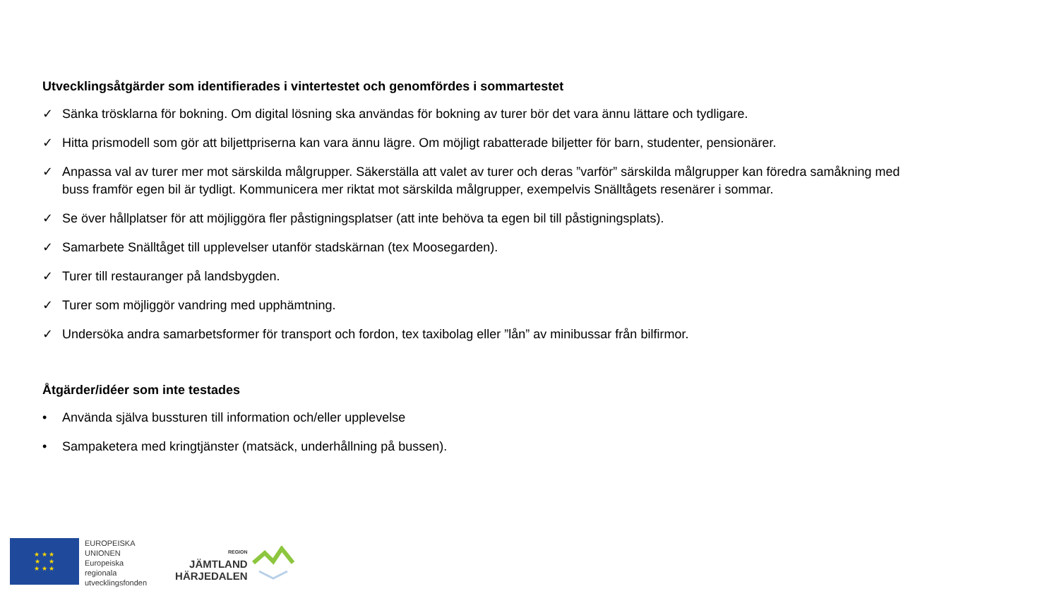Utvecklingsåtgärder som identifierades i vintertestet och genomfördes i sommartestet
✓ Sänka trösklarna för bokning. Om digital lösning ska användas för bokning av turer bör det vara ännu lättare och tydligare.
✓ Hitta prismodell som gör att biljettpriserna kan vara ännu lägre. Om möjligt rabatterade biljetter för barn, studenter, pensionärer.
✓ Anpassa val av turer mer mot särskilda målgrupper. Säkerställa att valet av turer och deras ”varför” särskilda målgrupper kan föredra samåkning med buss framför egen bil är tydligt. Kommunicera mer riktat mot särskilda målgrupper, exempelvis Snälltågets resenärer i sommar.
✓ Se över hållplatser för att möjliggöra fler påstigningsplatser (att inte behöva ta egen bil till påstigningsplats).
✓ Samarbete Snälltåget till upplevelser utanför stadskärnan (tex Moosegarden).
✓ Turer till restauranger på landsbygden.
✓ Turer som möjliggör vandring med upphämtning.
✓ Undersöka andra samarbetsformer för transport och fordon, tex taxibolag eller ”lån” av minibussar från bilfirmor.
Åtgärder/idéer som inte testades
• Använda själva bussturen till information och/eller upplevelse
• Sampaketera med kringtjänster (matsäck, underhållning på bussen).
★ ★ ★
★ ★
★ ★ ★
EUROPEISKA
UNIONEN
Europeiska
regionala
utvecklingsfonden
REGION
JÄMTLAND
HÄRJEDALEN